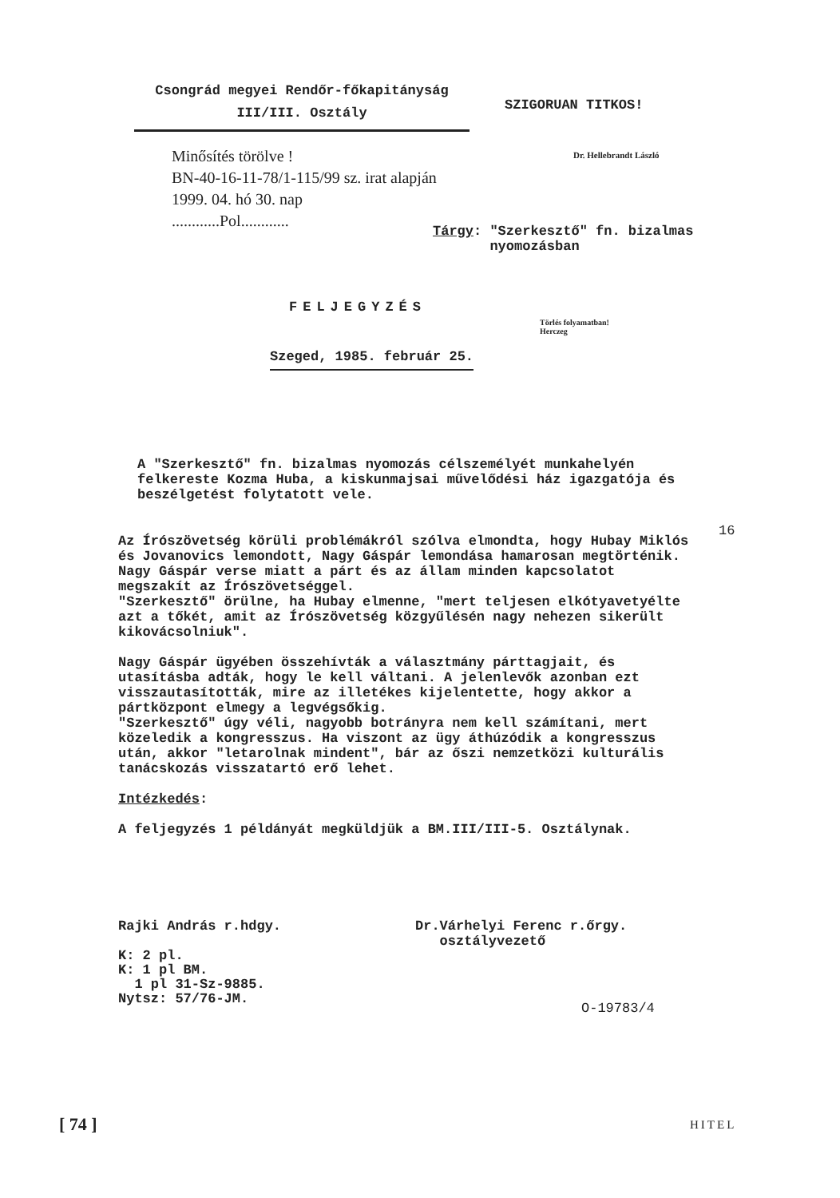Csongrád megyei Rendőr-főkapitányság
III/III. Osztály
SZIGORUAN TITKOS!
Minősítés törölve !
BN-40-16-11-78/1-115/99 sz. irat alapján
1999. 04. hó 30. nap
............Pol............
Dr. Hellebrandt László
Tárgy: "Szerkesztő" fn. bizalmas
nyomozásban
FELJEGYZÉS
Törlés folyamatban!
Herczeg
Szeged, 1985. február 25.
A "Szerkesztő" fn. bizalmas nyomozás célszemélyét munkahelyén felkereste Kozma Huba, a kiskunmajsai művelődési ház igazgatója és beszélgetést folytatott vele.
16
Az Írószövetség körüli problémákról szólva elmondta, hogy Hubay Miklós és Jovanovics lemondott, Nagy Gáspár lemondása hamarosan megtörténik. Nagy Gáspár verse miatt a párt és az állam minden kapcsolatot megszakít az Írószövetséggel.
"Szerkesztő" örülne, ha Hubay elmenne, "mert teljesen elkótyavetyélte azt a tőkét, amit az Írószövetség közgyűlésén nagy nehezen sikerült kikovácsolniuk".
Nagy Gáspár ügyében összehívták a választmány párttagjait, és utasításba adták, hogy le kell váltani. A jelenlevők azonban ezt visszautasították, mire az illetékes kijelentette, hogy akkor a pártközpont elmegy a legvégsőkig.
"Szerkesztő" úgy véli, nagyobb botrányra nem kell számítani, mert közeledik a kongresszus. Ha viszont az ügy áthúzódik a kongresszus után, akkor "letarolnak mindent", bár az őszi nemzetközi kulturális tanácskozás visszatartó erő lehet.
Intézkedés:
A feljegyzés 1 példányát megküldjük a BM.III/III-5. Osztálynak.
Rajki András r.hdgy.
Dr.Várhelyi Ferenc r.őrgy.
osztályvezető
K: 2 pl.
K: 1 pl BM.
1 pl 31-Sz-9885.
Nytsz: 57/76-JM.
O-19783/4
[ 74 ] HITEL